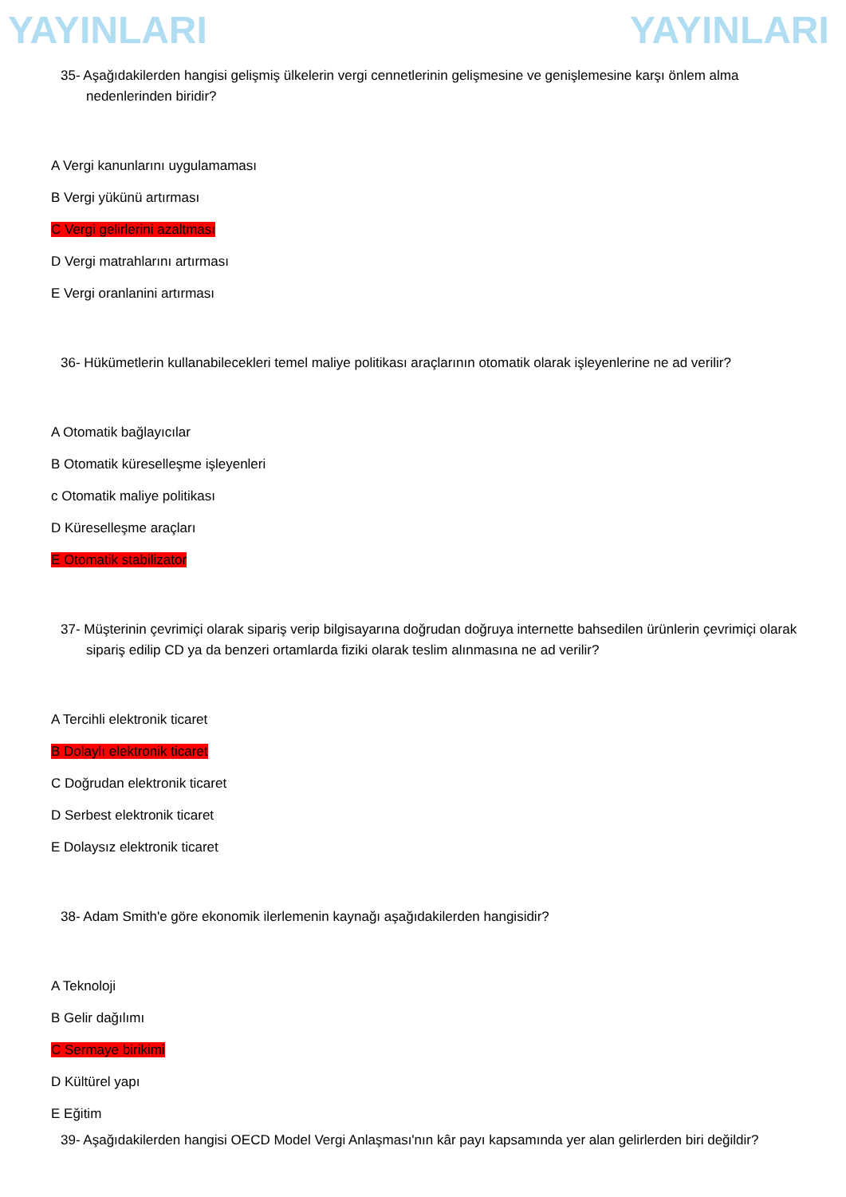YAYINLARI YAYINLARI
35- Aşağıdakilerden hangisi gelişmiş ülkelerin vergi cennetlerinin gelişmesine ve genişlemesine karşı önlem alma nedenlerinden biridir?
A Vergi kanunlarını uygulamaması
B Vergi yükünü artırması
C Vergi gelirlerini azaltması
D Vergi matrahlarını artırması
E Vergi oranlanini artırması
36- Hükümetlerin kullanabilecekleri temel maliye politikası araçlarının otomatik olarak işleyenlerine ne ad verilir?
A Otomatik bağlayıcılar
B Otomatik küreselleşme işleyenleri
c Otomatik maliye politikası
D Küreselleşme araçları
E Otomatik stabilizator
37- Müşterinin çevrimiçi olarak sipariş verip bilgisayarına doğrudan doğruya internette bahsedilen ürünlerin çevrimiçi olarak sipariş edilip CD ya da benzeri ortamlarda fiziki olarak teslim alınmasına ne ad verilir?
A Tercihli elektronik ticaret
B Dolaylı elektronik ticaret
C Doğrudan elektronik ticaret
D Serbest elektronik ticaret
E Dolaysız elektronik ticaret
38- Adam Smith'e göre ekonomik ilerlemenin kaynağı aşağıdakilerden hangisidir?
A Teknoloji
B Gelir dağılımı
C Sermaye birikimi
D Kültürel yapı
E Eğitim
39- Aşağıdakilerden hangisi OECD Model Vergi Anlaşması'nın kâr payı kapsamında yer alan gelirlerden biri değildir?